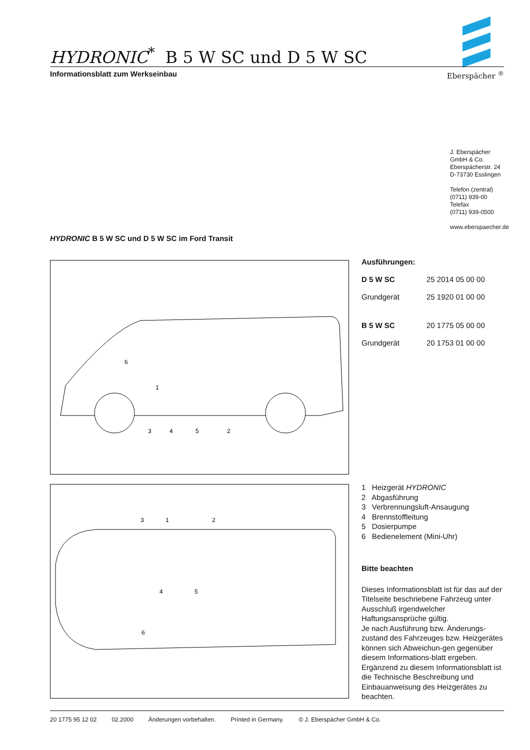HYDRONIC<sup>*</sup> B 5 W SC und D 5 W SC
Informationsblatt zum Werkseinbau Eberspächer <sup>®</sup>
J. Eberspächer
GmbH & Co.
Eberspächerstr. 24
D-73730 Esslingen
Telefon (zentral)
(0711) 939-00
Telefax
(0711) 939-0500
www.eberspaecher.de
HYDRONIC B 5 W SC und D 5 W SC im Ford Transit
3
4
5
2
1
6
3
1
2
4
5
6
Ausführungen:
| D 5 W SC | 25 2014 05 00 00 |
| Grundgerät | 25 1920 01 00 00 |
| B 5 W SC | 20 1775 05 00 00 |
| Grundgerät | 20 1753 01 00 00 |
1 Heizgerät HYDRONIC
2 Abgasführung
3 Verbrennungsluft-Ansaugung
4 Brennstoffleitung
5 Dosierpumpe
6 Bedienelement (Mini-Uhr)
Bitte beachten
Dieses Informationsblatt ist für das auf der Titelseite beschriebene Fahrzeug unter Ausschluß irgendwelcher Haftungsansprüche gültig.
Je nach Ausführung bzw. Änderungs-zustand des Fahrzeuges bzw. Heizgerätes können sich Abweichun-gen gegenüber diesem Informations-blatt ergeben. Ergänzend zu diesem Informationsblatt ist die Technische Beschreibung und Einbauanweisung des Heizgerätes zu beachten.
20 1775 95 12 02 02.2000 Änderungen vorbehalten. Printed in Germany. © J. Eberspächer GmbH & Co.